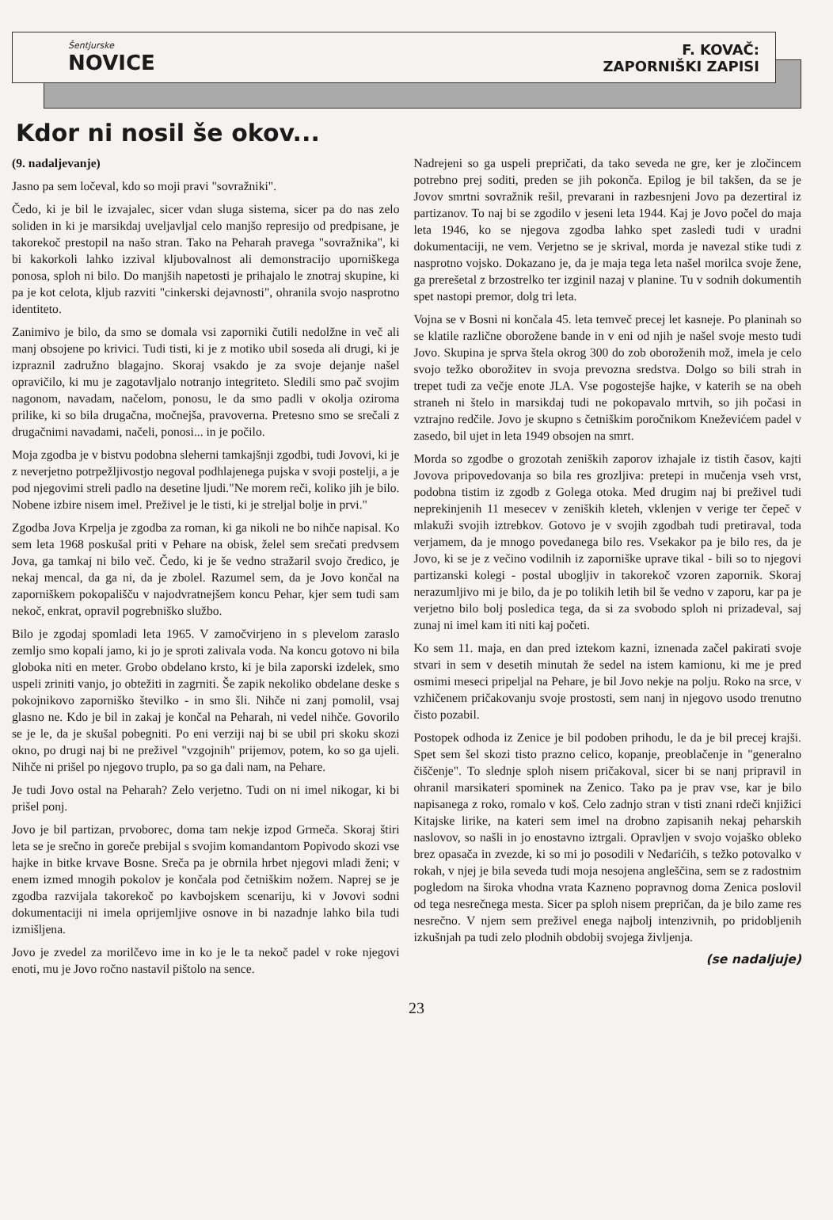Šentjurske
NOVICE
F. KOVAČ:
ZAPORNIŠKI ZAPISI
Kdor ni nosil še okov...
(9. nadaljevanje)
Jasno pa sem ločeval, kdo so moji pravi "sovražniki".
Čedo, ki je bil le izvajalec, sicer vdan sluga sistema, sicer pa do nas zelo soliden in ki je marsikdaj uveljavljal celo manjšo represijo od predpisane, je takorekoč prestopil na našo stran. Tako na Peharah pravega "sovražnika", ki bi kakorkoli lahko izzival kljubovalnost ali demonstracijo uporniškega ponosa, sploh ni bilo. Do manjših napetosti je prihajalo le znotraj skupine, ki pa je kot celota, kljub razviti "cinkerski dejavnosti", ohranila svojo nasprotno identiteto.
Zanimivo je bilo, da smo se domala vsi zaporniki čutili nedolžne in več ali manj obsojene po krivici. Tudi tisti, ki je z motiko ubil soseda ali drugi, ki je izpraznil zadružno blagajno. Skoraj vsakdo je za svoje dejanje našel opravičilo, ki mu je zagotavljalo notranjo integriteto. Sledili smo pač svojim nagonom, navadam, načelom, ponosu, le da smo padli v okolja oziroma prilike, ki so bila drugačna, močnejša, pravoverna. Pretesno smo se srečali z drugačnimi navadami, načeli, ponosi... in je počilo.
Moja zgodba je v bistvu podobna sleherni tamkajšnji zgodbi, tudi Jovovi, ki je z neverjetno potrpežljivostjo negoval podhlajenega pujska v svoji postelji, a je pod njegovimi streli padlo na desetine ljudi."Ne morem reči, koliko jih je bilo. Nobene izbire nisem imel. Preživel je le tisti, ki je streljal bolje in prvi."
Zgodba Jova Krpelja je zgodba za roman, ki ga nikoli ne bo nihče napisal. Ko sem leta 1968 poskušal priti v Pehare na obisk, želel sem srečati predvsem Jova, ga tamkaj ni bilo več. Čedo, ki je še vedno stražaril svojo čredico, je nekaj mencal, da ga ni, da je zbolel. Razumel sem, da je Jovo končal na zaporniškem pokopališču v najodvratnejšem koncu Pehar, kjer sem tudi sam nekoč, enkrat, opravil pogrebniško službo.
Bilo je zgodaj spomladi leta 1965. V zamočvirjeno in s plevelom zaraslo zemljo smo kopali jamo, ki jo je sproti zalivala voda. Na koncu gotovo ni bila globoka niti en meter. Grobo obdelano krsto, ki je bila zaporski izdelek, smo uspeli zriniti vanjo, jo obtežiti in zagrniti. Še zapik nekoliko obdelane deske s pokojnikovo zaporniško številko - in smo šli. Nihče ni zanj pomolil, vsaj glasno ne. Kdo je bil in zakaj je končal na Peharah, ni vedel nihče. Govorilo se je le, da je skušal pobegniti. Po eni verziji naj bi se ubil pri skoku skozi okno, po drugi naj bi ne preživel "vzgojnih" prijemov, potem, ko so ga ujeli. Nihče ni prišel po njegovo truplo, pa so ga dali nam, na Pehare.
Je tudi Jovo ostal na Peharah? Zelo verjetno. Tudi on ni imel nikogar, ki bi prišel ponj.
Jovo je bil partizan, prvoborec, doma tam nekje izpod Grmeča. Skoraj štiri leta se je srečno in goreče prebijal s svojim komandantom Popivodo skozi vse hajke in bitke krvave Bosne. Sreča pa je obrnila hrbet njegovi mladi ženi; v enem izmed mnogih pokolov je končala pod četniškim nožem. Naprej se je zgodba razvijala takorekoč po kavbojskem scenariju, ki v Jovovi sodni dokumentaciji ni imela oprijemljive osnove in bi nazadnje lahko bila tudi izmišljena.
Jovo je zvedel za morilčevo ime in ko je le ta nekoč padel v roke njegovi enoti, mu je Jovo ročno nastavil pištolo na sence.
Nadrejeni so ga uspeli prepričati, da tako seveda ne gre, ker je zločincem potrebno prej soditi, preden se jih pokonča. Epilog je bil takšen, da se je Jovov smrtni sovražnik rešil, prevarani in razbesnjeni Jovo pa dezertiral iz partizanov. To naj bi se zgodilo v jeseni leta 1944. Kaj je Jovo počel do maja leta 1946, ko se njegova zgodba lahko spet zasledi tudi v uradni dokumentaciji, ne vem. Verjetno se je skrival, morda je navezal stike tudi z nasprotno vojsko. Dokazano je, da je maja tega leta našel morilca svoje žene, ga prerešetal z brzostrelko ter izginil nazaj v planine. Tu v sodnih dokumentih spet nastopi premor, dolg tri leta.
Vojna se v Bosni ni končala 45. leta temveč precej let kasneje. Po planinah so se klatile različne oborožene bande in v eni od njih je našel svoje mesto tudi Jovo. Skupina je sprva štela okrog 300 do zob oboroženih mož, imela je celo svojo težko oborožitev in svoja prevozna sredstva. Dolgo so bili strah in trepet tudi za večje enote JLA. Vse pogostejše hajke, v katerih se na obeh straneh ni štelo in marsikdaj tudi ne pokopavalo mrtvih, so jih počasi in vztrajno redčile. Jovo je skupno s četniškim poročnikom Kneževićem padel v zasedo, bil ujet in leta 1949 obsojen na smrt.
Morda so zgodbe o grozotah zeniških zaporov izhajale iz tistih časov, kajti Jovova pripovedovanja so bila res grozljiva: pretepi in mučenja vseh vrst, podobna tistim iz zgodb z Golega otoka. Med drugim naj bi preživel tudi neprekinjenih 11 mesecev v zeniških kleteh, vklenjen v verige ter čepeč v mlakuži svojih iztrebkov. Gotovo je v svojih zgodbah tudi pretiraval, toda verjamem, da je mnogo povedanega bilo res. Vsekakor pa je bilo res, da je Jovo, ki se je z večino vodilnih iz zaporniške uprave tikal - bili so to njegovi partizanski kolegi - postal ubogljiv in takorekoč vzoren zapornik. Skoraj nerazumljivo mi je bilo, da je po tolikih letih bil še vedno v zaporu, kar pa je verjetno bilo bolj posledica tega, da si za svobodo sploh ni prizadeval, saj zunaj ni imel kam iti niti kaj početi.
Ko sem 11. maja, en dan pred iztekom kazni, iznenada začel pakirati svoje stvari in sem v desetih minutah že sedel na istem kamionu, ki me je pred osmimi meseci pripeljal na Pehare, je bil Jovo nekje na polju. Roko na srce, v vzhičenem pričakovanju svoje prostosti, sem nanj in njegovo usodo trenutno čisto pozabil.
Postopek odhoda iz Zenice je bil podoben prihodu, le da je bil precej krajši. Spet sem šel skozi tisto prazno celico, kopanje, preoblačenje in "generalno čiščenje". To slednje sploh nisem pričakoval, sicer bi se nanj pripravil in ohranil marsikateri spominek na Zenico. Tako pa je prav vse, kar je bilo napisanega z roko, romalo v koš. Celo zadnjo stran v tisti znani rdeči knjižici Kitajske lirike, na kateri sem imel na drobno zapisanih nekaj peharskih naslovov, so našli in jo enostavno iztrgali. Opravljen v svojo vojaško obleko brez opasača in zvezde, ki so mi jo posodili v Neđarićih, s težko potovalko v rokah, v njej je bila seveda tudi moja nesojena angleščina, sem se z radostnim pogledom na široka vhodna vrata Kazneno popravnog doma Zenica poslovil od tega nesrečnega mesta. Sicer pa sploh nisem prepričan, da je bilo zame res nesrečno. V njem sem preživel enega najbolj intenzivnih, po pridobljenih izkušnjah pa tudi zelo plodnih obdobij svojega življenja.
(se nadaljuje)
23